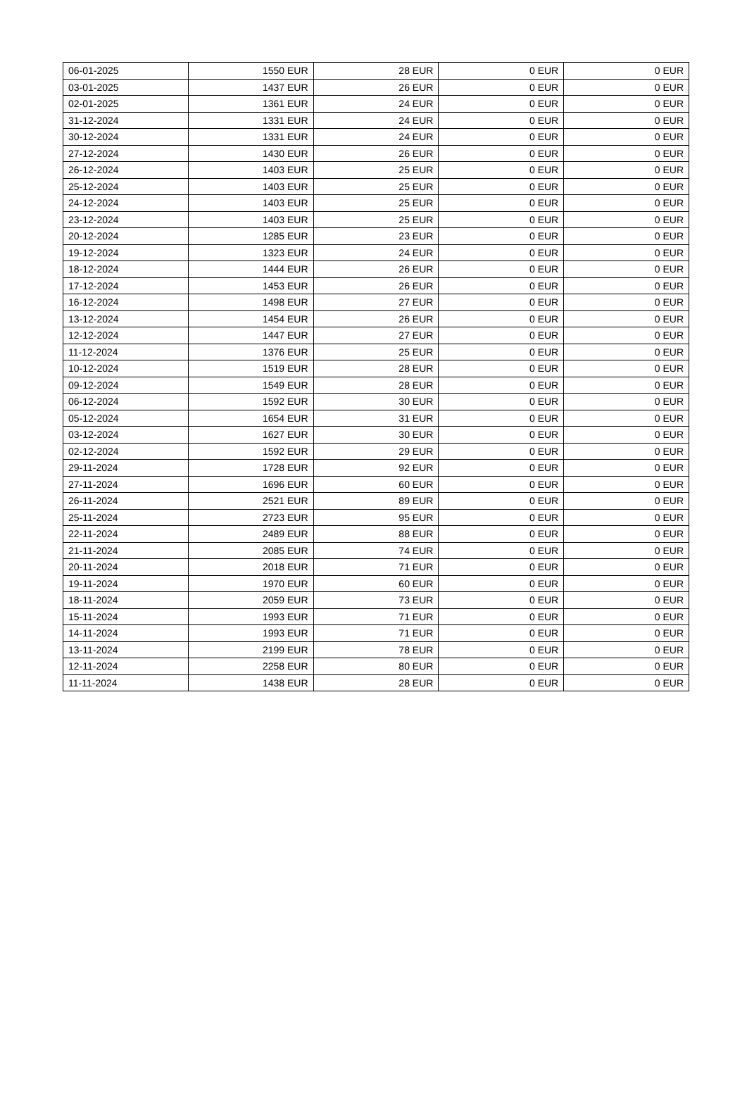| 06-01-2025 | 1550 EUR | 28 EUR | 0 EUR | 0 EUR |
| 03-01-2025 | 1437 EUR | 26 EUR | 0 EUR | 0 EUR |
| 02-01-2025 | 1361 EUR | 24 EUR | 0 EUR | 0 EUR |
| 31-12-2024 | 1331 EUR | 24 EUR | 0 EUR | 0 EUR |
| 30-12-2024 | 1331 EUR | 24 EUR | 0 EUR | 0 EUR |
| 27-12-2024 | 1430 EUR | 26 EUR | 0 EUR | 0 EUR |
| 26-12-2024 | 1403 EUR | 25 EUR | 0 EUR | 0 EUR |
| 25-12-2024 | 1403 EUR | 25 EUR | 0 EUR | 0 EUR |
| 24-12-2024 | 1403 EUR | 25 EUR | 0 EUR | 0 EUR |
| 23-12-2024 | 1403 EUR | 25 EUR | 0 EUR | 0 EUR |
| 20-12-2024 | 1285 EUR | 23 EUR | 0 EUR | 0 EUR |
| 19-12-2024 | 1323 EUR | 24 EUR | 0 EUR | 0 EUR |
| 18-12-2024 | 1444 EUR | 26 EUR | 0 EUR | 0 EUR |
| 17-12-2024 | 1453 EUR | 26 EUR | 0 EUR | 0 EUR |
| 16-12-2024 | 1498 EUR | 27 EUR | 0 EUR | 0 EUR |
| 13-12-2024 | 1454 EUR | 26 EUR | 0 EUR | 0 EUR |
| 12-12-2024 | 1447 EUR | 27 EUR | 0 EUR | 0 EUR |
| 11-12-2024 | 1376 EUR | 25 EUR | 0 EUR | 0 EUR |
| 10-12-2024 | 1519 EUR | 28 EUR | 0 EUR | 0 EUR |
| 09-12-2024 | 1549 EUR | 28 EUR | 0 EUR | 0 EUR |
| 06-12-2024 | 1592 EUR | 30 EUR | 0 EUR | 0 EUR |
| 05-12-2024 | 1654 EUR | 31 EUR | 0 EUR | 0 EUR |
| 03-12-2024 | 1627 EUR | 30 EUR | 0 EUR | 0 EUR |
| 02-12-2024 | 1592 EUR | 29 EUR | 0 EUR | 0 EUR |
| 29-11-2024 | 1728 EUR | 92 EUR | 0 EUR | 0 EUR |
| 27-11-2024 | 1696 EUR | 60 EUR | 0 EUR | 0 EUR |
| 26-11-2024 | 2521 EUR | 89 EUR | 0 EUR | 0 EUR |
| 25-11-2024 | 2723 EUR | 95 EUR | 0 EUR | 0 EUR |
| 22-11-2024 | 2489 EUR | 88 EUR | 0 EUR | 0 EUR |
| 21-11-2024 | 2085 EUR | 74 EUR | 0 EUR | 0 EUR |
| 20-11-2024 | 2018 EUR | 71 EUR | 0 EUR | 0 EUR |
| 19-11-2024 | 1970 EUR | 60 EUR | 0 EUR | 0 EUR |
| 18-11-2024 | 2059 EUR | 73 EUR | 0 EUR | 0 EUR |
| 15-11-2024 | 1993 EUR | 71 EUR | 0 EUR | 0 EUR |
| 14-11-2024 | 1993 EUR | 71 EUR | 0 EUR | 0 EUR |
| 13-11-2024 | 2199 EUR | 78 EUR | 0 EUR | 0 EUR |
| 12-11-2024 | 2258 EUR | 80 EUR | 0 EUR | 0 EUR |
| 11-11-2024 | 1438 EUR | 28 EUR | 0 EUR | 0 EUR |